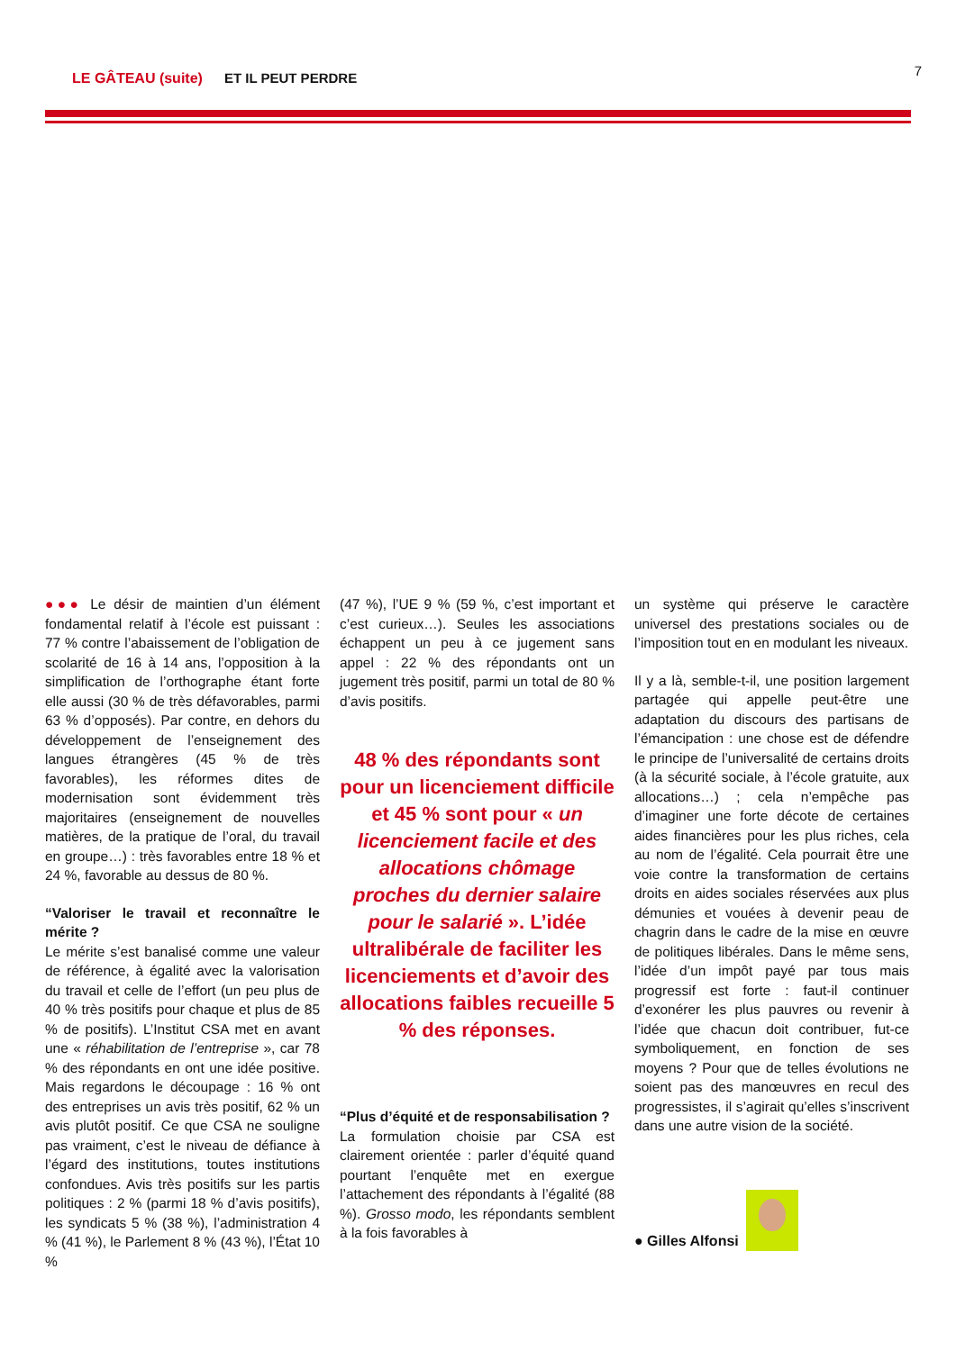LE GÂTEAU (suite) ET IL PEUT PERDRE 7
●●● Le désir de maintien d’un élément fondamental relatif à l’école est puissant : 77 % contre l’abaissement de l’obligation de scolarité de 16 à 14 ans, l’opposition à la simplification de l’orthographe étant forte elle aussi (30 % de très défavorables, parmi 63 % d’opposés). Par contre, en dehors du développement de l’enseignement des langues étrangères (45 % de très favorables), les réformes dites de modernisation sont évidemment très majoritaires (enseignement de nouvelles matières, de la pratique de l’oral, du travail en groupe…) : très favorables entre 18 % et 24 %, favorable au dessus de 80 %.
“Valoriser le travail et reconnaître le mérite ?
Le mérite s’est banalisé comme une valeur de référence, à égalité avec la valorisation du travail et celle de l’effort (un peu plus de 40 % très positifs pour chaque et plus de 85 % de positifs). L’Institut CSA met en avant une « réhabilitation de l’entreprise », car 78 % des répondants en ont une idée positive. Mais regardons le découpage : 16 % ont des entreprises un avis très positif, 62 % un avis plutôt positif. Ce que CSA ne souligne pas vraiment, c’est le niveau de défiance à l’égard des institutions, toutes institutions confondues. Avis très positifs sur les partis politiques : 2 % (parmi 18 % d’avis positifs), les syndicats 5 % (38 %), l’administration 4 % (41 %), le Parlement 8 % (43 %), l’État 10 %
(47 %), l’UE 9 % (59 %, c’est important et c’est curieux…). Seules les associations échappent un peu à ce jugement sans appel : 22 % des répondants ont un jugement très positif, parmi un total de 80 % d’avis positifs.
48 % des répondants sont pour un licenciement difficile et 45 % sont pour « un licenciement facile et des allocations chômage proches du dernier salaire pour le salarié ». L’idée ultralibérale de faciliter les licenciements et d’avoir des allocations faibles recueille 5 % des réponses.
“Plus d’équité et de responsabilisation ?
La formulation choisie par CSA est clairement orientée : parler d’équité quand pourtant l’enquête met en exergue l’attachement des répondants à l’égalité (88 %). Grosso modo, les répondants semblent à la fois favorables à
un système qui préserve le caractère universel des prestations sociales ou de l’imposition tout en en modulant les niveaux.
Il y a là, semble-t-il, une position largement partagée qui appelle peut-être une adaptation du discours des partisans de l’émancipation : une chose est de défendre le principe de l’universalité de certains droits (à la sécurité sociale, à l’école gratuite, aux allocations…) ; cela n’empêche pas d’imaginer une forte décote de certaines aides financières pour les plus riches, cela au nom de l’égalité. Cela pourrait être une voie contre la transformation de certains droits en aides sociales réservées aux plus démunies et vouées à devenir peau de chagrin dans le cadre de la mise en œuvre de politiques libérales. Dans le même sens, l’idée d’un impôt payé par tous mais progressif est forte : faut-il continuer d’exonérer les plus pauvres ou revenir à l’idée que chacun doit contribuer, fut-ce symboliquement, en fonction de ses moyens ? Pour que de telles évolutions ne soient pas des manœuvres en recul des progressistes, il s’agirait qu’elles s’inscrivent dans une autre vision de la société.
● Gilles Alfonsi